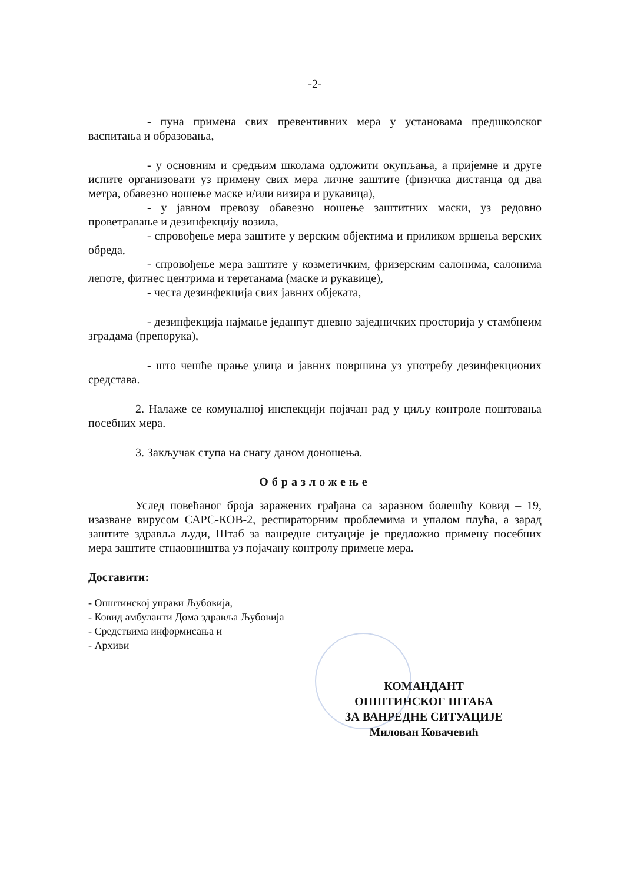-2-
- пуна примена свих превентивних мера у установама предшколског васпитања и образовања,
- у основним и средњим школама одложити окупљања, а пријемне и друге испите организовати уз примену свих мера личне заштите (физичка дистанца од два метра, обавезно ношење маске и/или визира и рукавица),
- у јавном превозу обавезно ношење заштитних маски, уз редовно проветравање и дезинфекцију возила,
- спровођење мера заштите у верским објектима и приликом вршења верских обреда,
- спровођење мера заштите у козметичким, фризерским салонима, салонима лепоте, фитнес центрима и теретанама (маске и рукавице),
- честа дезинфекција свих јавних објеката,
- дезинфекција најмање једанпут дневно заједничких просторија у стамбнеим зградама (препорука),
- што чешће прање улица и јавних површина уз употребу дезинфекционих средстава.
2. Налаже се комуналној инспекцији појачан рад у циљу контроле поштовања посебних мера.
3. Закључак ступа на снагу даном доношења.
Образложење
Услед повећаног броја заражених грађана са заразном болешћу Ковид – 19, изазване вирусом САРС-КОВ-2, респираторним проблемима и упалом плућа, а зарад заштите здравља људи, Штаб за ванредне ситуације је предложио примену посебних мера заштите стнаовништва уз појачану контролу примене мера.
Доставити:
- Општинској управи Љубовија,
- Ковид амбуланти Дома здравља Љубовија
- Средствима информисања и
- Архиви
КОМАНДАНТ
ОПШТИНСКОГ ШТАБА
ЗА ВАНРЕДНЕ СИТУАЦИЈЕ
Милован Ковачевић